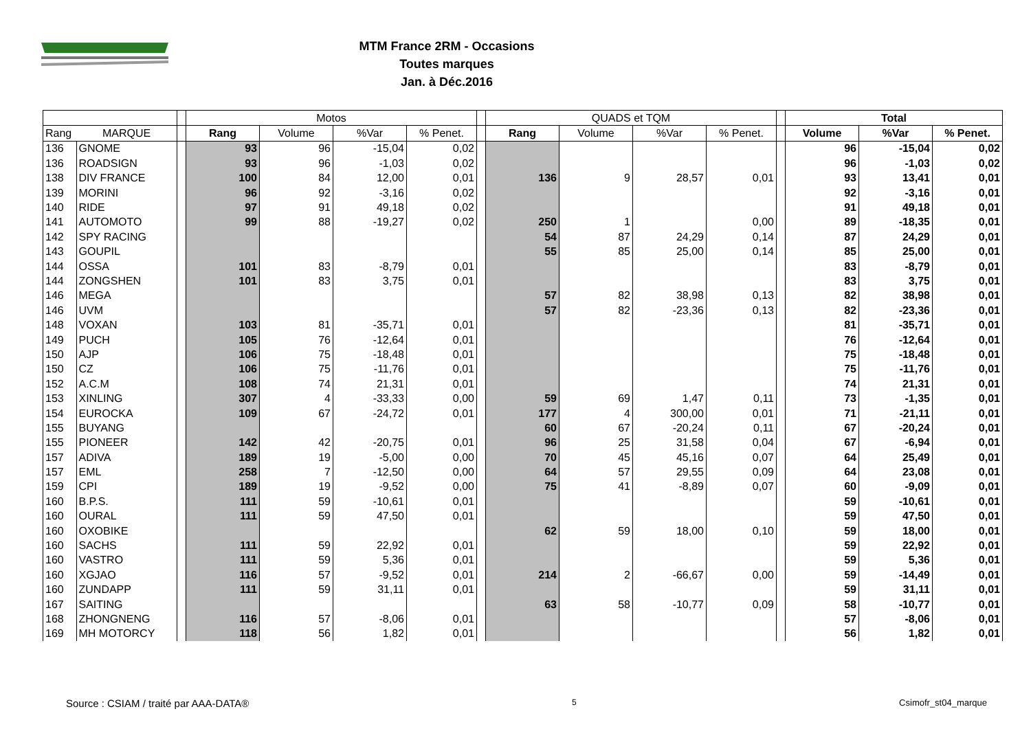MTM France 2RM - Occasions
Toutes marques
Jan. à Déc.2016
| | | | Motos | | | | | QUADS et TQM | | | | | Total | | |
| --- | --- | --- | --- | --- | --- | --- | --- | --- | --- | --- | --- | --- | --- | --- | --- |
| Rang | MARQUE | | Rang | Volume | %Var | % Penet. | | Rang | Volume | %Var | % Penet. | | Volume | %Var | % Penet. |
| 136 | GNOME | | 93 | 96 | -15,04 | 0,02 | | | | | | | 96 | -15,04 | 0,02 |
| 136 | ROADSIGN | | 93 | 96 | -1,03 | 0,02 | | | | | | | 96 | -1,03 | 0,02 |
| 138 | DIV FRANCE | | 100 | 84 | 12,00 | 0,01 | | 136 | 9 | 28,57 | 0,01 | | 93 | 13,41 | 0,01 |
| 139 | MORINI | | 96 | 92 | -3,16 | 0,02 | | | | | | | 92 | -3,16 | 0,01 |
| 140 | RIDE | | 97 | 91 | 49,18 | 0,02 | | | | | | | 91 | 49,18 | 0,01 |
| 141 | AUTOMOTO | | 99 | 88 | -19,27 | 0,02 | | 250 | 1 | | 0,00 | | 89 | -18,35 | 0,01 |
| 142 | SPY RACING | | | | | | | 54 | 87 | 24,29 | 0,14 | | 87 | 24,29 | 0,01 |
| 143 | GOUPIL | | | | | | | 55 | 85 | 25,00 | 0,14 | | 85 | 25,00 | 0,01 |
| 144 | OSSA | | 101 | 83 | -8,79 | 0,01 | | | | | | | 83 | -8,79 | 0,01 |
| 144 | ZONGSHEN | | 101 | 83 | 3,75 | 0,01 | | | | | | | 83 | 3,75 | 0,01 |
| 146 | MEGA | | | | | | | 57 | 82 | 38,98 | 0,13 | | 82 | 38,98 | 0,01 |
| 146 | UVM | | | | | | | 57 | 82 | -23,36 | 0,13 | | 82 | -23,36 | 0,01 |
| 148 | VOXAN | | 103 | 81 | -35,71 | 0,01 | | | | | | | 81 | -35,71 | 0,01 |
| 149 | PUCH | | 105 | 76 | -12,64 | 0,01 | | | | | | | 76 | -12,64 | 0,01 |
| 150 | AJP | | 106 | 75 | -18,48 | 0,01 | | | | | | | 75 | -18,48 | 0,01 |
| 150 | CZ | | 106 | 75 | -11,76 | 0,01 | | | | | | | 75 | -11,76 | 0,01 |
| 152 | A.C.M | | 108 | 74 | 21,31 | 0,01 | | | | | | | 74 | 21,31 | 0,01 |
| 153 | XINLING | | 307 | 4 | -33,33 | 0,00 | | 59 | 69 | 1,47 | 0,11 | | 73 | -1,35 | 0,01 |
| 154 | EUROCKA | | 109 | 67 | -24,72 | 0,01 | | 177 | 4 | 300,00 | 0,01 | | 71 | -21,11 | 0,01 |
| 155 | BUYANG | | | | | | | 60 | 67 | -20,24 | 0,11 | | 67 | -20,24 | 0,01 |
| 155 | PIONEER | | 142 | 42 | -20,75 | 0,01 | | 96 | 25 | 31,58 | 0,04 | | 67 | -6,94 | 0,01 |
| 157 | ADIVA | | 189 | 19 | -5,00 | 0,00 | | 70 | 45 | 45,16 | 0,07 | | 64 | 25,49 | 0,01 |
| 157 | EML | | 258 | 7 | -12,50 | 0,00 | | 64 | 57 | 29,55 | 0,09 | | 64 | 23,08 | 0,01 |
| 159 | CPI | | 189 | 19 | -9,52 | 0,00 | | 75 | 41 | -8,89 | 0,07 | | 60 | -9,09 | 0,01 |
| 160 | B.P.S. | | 111 | 59 | -10,61 | 0,01 | | | | | | | 59 | -10,61 | 0,01 |
| 160 | OURAL | | 111 | 59 | 47,50 | 0,01 | | | | | | | 59 | 47,50 | 0,01 |
| 160 | OXOBIKE | | | | | | | 62 | 59 | 18,00 | 0,10 | | 59 | 18,00 | 0,01 |
| 160 | SACHS | | 111 | 59 | 22,92 | 0,01 | | | | | | | 59 | 22,92 | 0,01 |
| 160 | VASTRO | | 111 | 59 | 5,36 | 0,01 | | | | | | | 59 | 5,36 | 0,01 |
| 160 | XGJAO | | 116 | 57 | -9,52 | 0,01 | | 214 | 2 | -66,67 | 0,00 | | 59 | -14,49 | 0,01 |
| 160 | ZUNDAPP | | 111 | 59 | 31,11 | 0,01 | | | | | | | 59 | 31,11 | 0,01 |
| 167 | SAITING | | | | | | | 63 | 58 | -10,77 | 0,09 | | 58 | -10,77 | 0,01 |
| 168 | ZHONGNENG | | 116 | 57 | -8,06 | 0,01 | | | | | | | 57 | -8,06 | 0,01 |
| 169 | MH MOTORCY | | 118 | 56 | 1,82 | 0,01 | | | | | | | 56 | 1,82 | 0,01 |
Source : CSIAM / traité par AAA-DATA® 5 Csimofr_st04_marque